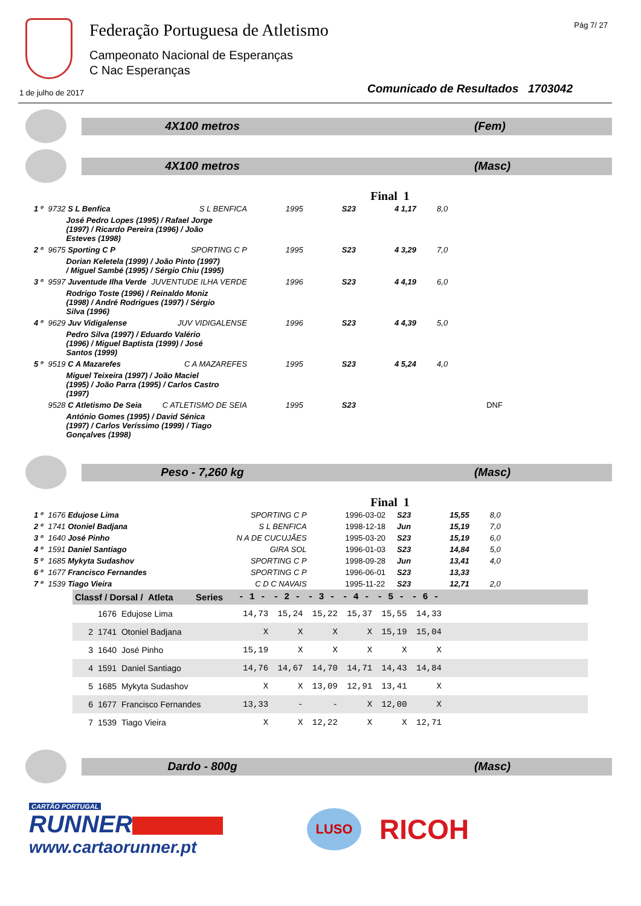Federação Portuguesa de Atletismo
Campeonato Nacional de Esperanças
C Nac Esperanças
Pág 7/ 27
1 de julho de 2017
Comunicado de Resultados 1703042
4X100 metros (Fem)
4X100 metros (Masc)
Final 1
| 1 º | 9732 S L Benfica | S L BENFICA | 1995 | S23 | 4 1,17 | 8,0 | |
| | José Pedro Lopes (1995) / Rafael Jorge (1997) / Ricardo Pereira (1996) / João Esteves (1998) | | | | | | |
| 2 º | 9675 Sporting C P | SPORTING C P | 1995 | S23 | 4 3,29 | 7,0 | |
| | Dorian Keletela (1999) / João Pinto (1997) / Miguel Sambé (1995) / Sérgio Chiu (1995) | | | | | | |
| 3 º | 9597 Juventude Ilha Verde | JUVENTUDE ILHA VERDE | 1996 | S23 | 4 4,19 | 6,0 | |
| | Rodrigo Toste (1996) / Reinaldo Moniz (1998) / André Rodrigues (1997) / Sérgio Silva (1996) | | | | | | |
| 4 º | 9629 Juv Vidigalense | JUV VIDIGALENSE | 1996 | S23 | 4 4,39 | 5,0 | |
| | Pedro Silva (1997) / Eduardo Valério (1996) / Miguel Baptista (1999) / José Santos (1999) | | | | | | |
| 5 º | 9519 C A Mazarefes | C A MAZAREFES | 1995 | S23 | 4 5,24 | 4,0 | |
| | Miguel Teixeira (1997) / João Maciel (1995) / João Parra (1995) / Carlos Castro (1997) | | | | | | |
| | 9528 C Atletismo De Seia | C ATLETISMO DE SEIA | 1995 | S23 | | | DNF |
| | António Gomes (1995) / David Sénica (1997) / Carlos Veríssimo (1999) / Tiago Gonçalves (1998) | | | | | | |
Peso - 7,260 kg (Masc)
Final 1
| 1 º | 1676 Edujose Lima | SPORTING C P | 1996-03-02 | S23 | 15,55 | 8,0 |
| 2 º | 1741 Otoniel Badjana | S L BENFICA | 1998-12-18 | Jun | 15,19 | 7,0 |
| 3 º | 1640 José Pinho | N A DE CUCUJÃES | 1995-03-20 | S23 | 15,19 | 6,0 |
| 4 º | 1591 Daniel Santiago | GIRA SOL | 1996-01-03 | S23 | 14,84 | 5,0 |
| 5 º | 1685 Mykyta Sudashov | SPORTING C P | 1998-09-28 | Jun | 13,41 | 4,0 |
| 6 º | 1677 Francisco Fernandes | SPORTING C P | 1996-06-01 | S23 | 13,33 | |
| 7 º | 1539 Tiago Vieira | C D C NAVAIS | 1995-11-22 | S23 | 12,71 | 2,0 |
| Classf / Dorsal / Atleta Series | | - 1 - | - 2 - | - 3 - | - 4 - | - 5 - | - 6 - | |
| --- | --- | --- | --- | --- | --- | --- | --- | --- |
| | 1676 Edujose Lima | 14,73 | 15,24 | 15,22 | 15,37 | 15,55 | 14,33 | |
| 2 | 1741 Otoniel Badjana | X | X | X | X | 15,19 | 15,04 | |
| 3 | 1640 José Pinho | 15,19 | X | X | X | X | X | |
| 4 | 1591 Daniel Santiago | 14,76 | 14,67 | 14,70 | 14,71 | 14,43 | 14,84 | |
| 5 | 1685 Mykyta Sudashov | X | X | 13,09 | 12,91 | 13,41 | X | |
| 6 | 1677 Francisco Fernandes | 13,33 | - | - | X | 12,00 | X | |
| 7 | 1539 Tiago Vieira | X | X | 12,22 | X | X | 12,71 | |
Dardo - 800g (Masc)
CARTÃO PORTUGAL
RUNNER
www.cartaorunner.pt
LUSO
RICOH